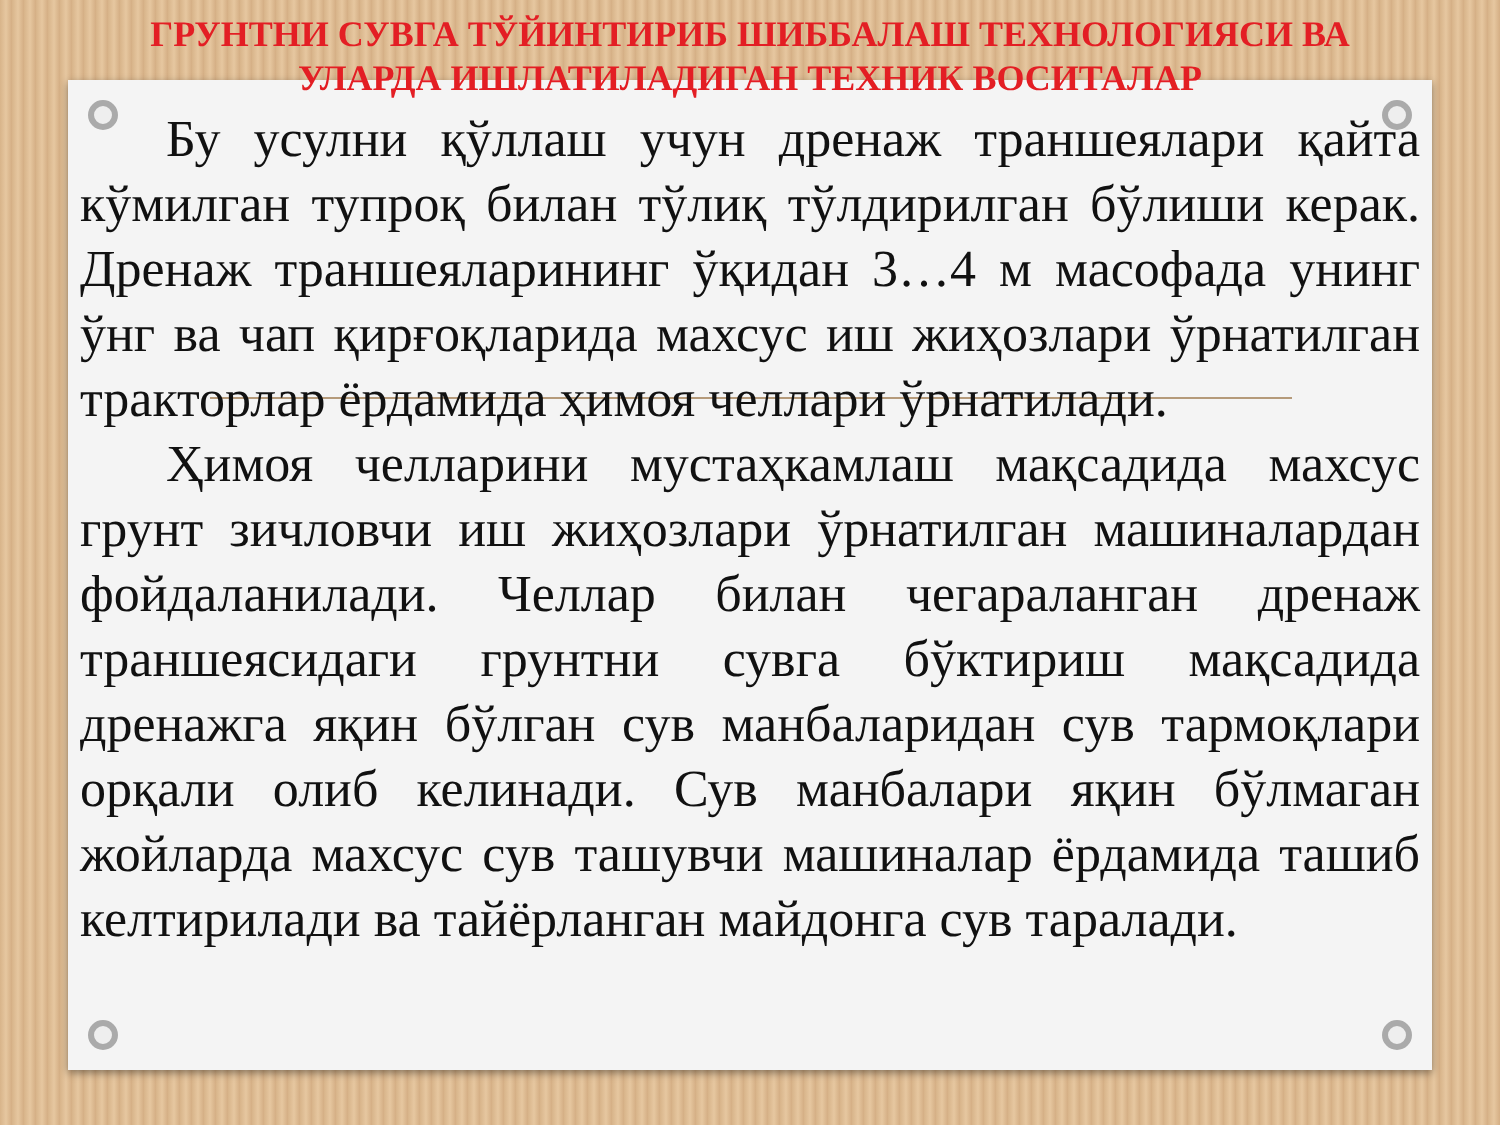ГРУНТНИ СУВГА ТЎЙИНТИРИБ ШИББАЛАШ ТЕХНОЛОГИЯСИ ВА
УЛАРДА ИШЛАТИЛАДИГАН ТЕХНИК ВОСИТАЛАР
Бу усулни қўллаш учун дренаж траншеялари қайта кўмилган тупроқ билан тўлиқ тўлдирилган бўлиши керак. Дренаж траншеяларининг ўқидан 3…4 м масофада унинг ўнг ва чап қирғоқларида махсус иш жиҳозлари ўрнатилган тракторлар ёрдамида ҳимоя челлари ўрнатилади.
Ҳимоя челларини мустаҳкамлаш мақсадида махсус грунт зичловчи иш жиҳозлари ўрнатилган машиналардан фойдаланилади. Челлар билан чегараланган дренаж траншеясидаги грунтни сувга бўктириш мақсадида дренажга яқин бўлган сув манбаларидан сув тармоқлари орқали олиб келинади. Сув манбалари яқин бўлмаган жойларда махсус сув ташувчи машиналар ёрдамида ташиб келтирилади ва тайёрланган майдонга сув таралади.